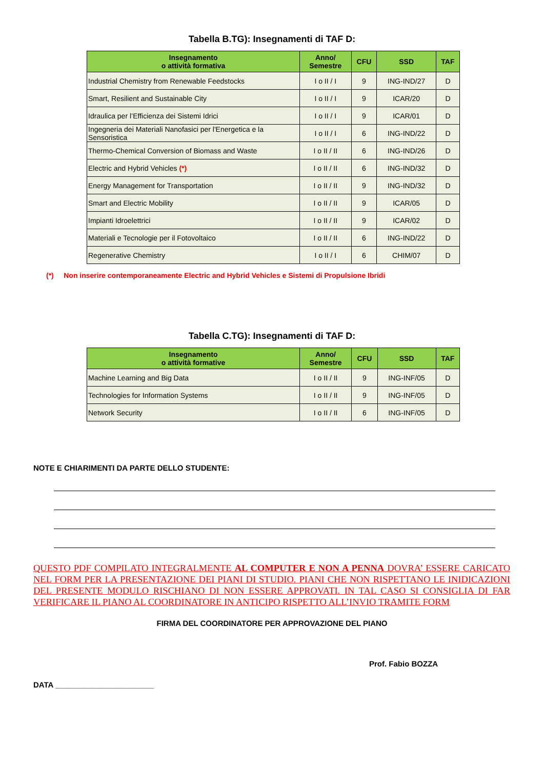Tabella B.TG): Insegnamenti di TAF D:
| Insegnamento o attività formativa | Anno/ Semestre | CFU | SSD | TAF |
| --- | --- | --- | --- | --- |
| Industrial Chemistry from Renewable Feedstocks | I o II / I | 9 | ING-IND/27 | D |
| Smart, Resilient and Sustainable City | I o II / I | 9 | ICAR/20 | D |
| Idraulica per l’Efficienza dei Sistemi Idrici | I o II / I | 9 | ICAR/01 | D |
| Ingegneria dei Materiali Nanofasici per l'Energetica e la Sensoristica | I o II / I | 6 | ING-IND/22 | D |
| Thermo-Chemical Conversion of Biomass and Waste | I o II / II | 6 | ING-IND/26 | D |
| Electric and Hybrid Vehicles (*) | I o II / II | 6 | ING-IND/32 | D |
| Energy Management for Transportation | I o II / II | 9 | ING-IND/32 | D |
| Smart and Electric Mobility | I o II / II | 9 | ICAR/05 | D |
| Impianti Idroelettrici | I o II / II | 9 | ICAR/02 | D |
| Materiali e Tecnologie per il Fotovoltaico | I o II / II | 6 | ING-IND/22 | D |
| Regenerative Chemistry | I o II / I | 6 | CHIM/07 | D |
(*) Non inserire contemporaneamente Electric and Hybrid Vehicles e Sistemi di Propulsione Ibridi
Tabella C.TG): Insegnamenti di TAF D:
| Insegnamento o attività formative | Anno/ Semestre | CFU | SSD | TAF |
| --- | --- | --- | --- | --- |
| Machine Learning and Big Data | I o II / II | 9 | ING-INF/05 | D |
| Technologies for Information Systems | I o II / II | 9 | ING-INF/05 | D |
| Network Security | I o II / II | 6 | ING-INF/05 | D |
NOTE E CHIARIMENTI DA PARTE DELLO STUDENTE:
QUESTO PDF COMPILATO INTEGRALMENTE AL COMPUTER E NON A PENNA DOVRA’ ESSERE CARICATO NEL FORM PER LA PRESENTAZIONE DEI PIANI DI STUDIO. PIANI CHE NON RISPETTANO LE INIDICAZIONI DEL PRESENTE MODULO RISCHIANO DI NON ESSERE APPROVATI. IN TAL CASO SI CONSIGLIA DI FAR VERIFICARE IL PIANO AL COORDINATORE IN ANTICIPO RISPETTO ALL’INVIO TRAMITE FORM
FIRMA DEL COORDINATORE PER APPROVAZIONE DEL PIANO
Prof. Fabio BOZZA
DATA _______________________